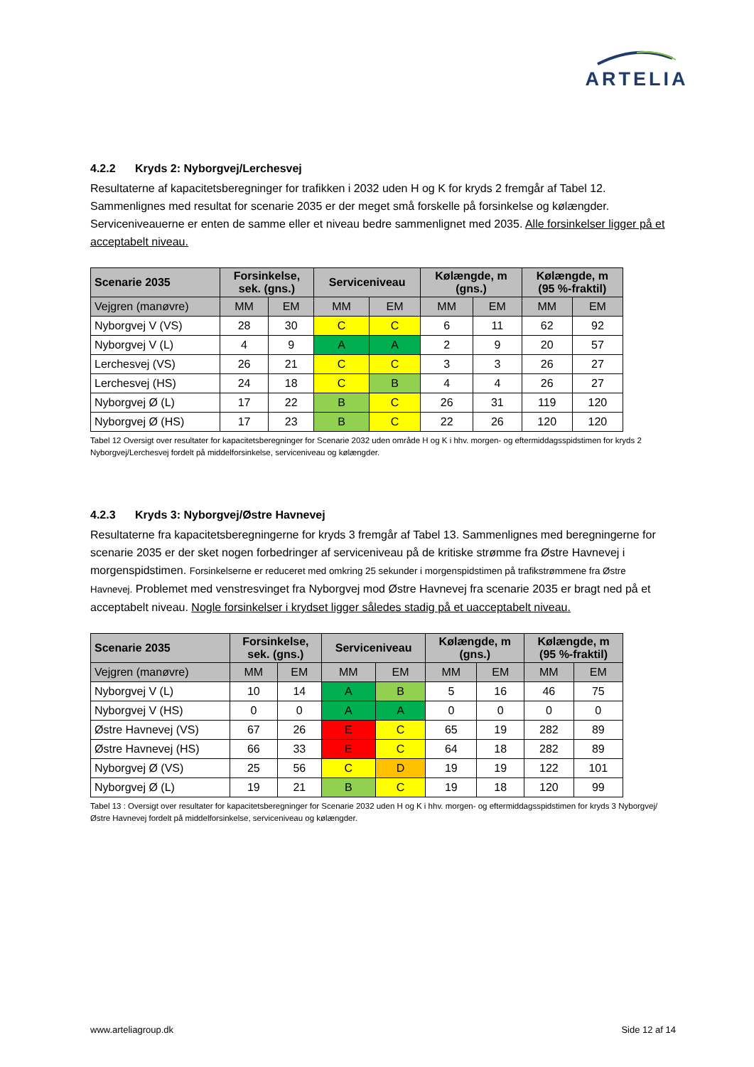ARTELIA
4.2.2 Kryds 2: Nyborgvej/Lerchesvej
Resultaterne af kapacitetsberegninger for trafikken i 2032 uden H og K for kryds 2 fremgår af Tabel 12. Sammenlignes med resultat for scenarie 2035 er der meget små forskelle på forsinkelse og kølængder. Serviceniveauerne er enten de samme eller et niveau bedre sammenlignet med 2035. Alle forsinkelser ligger på et acceptabelt niveau.
| Scenarie 2035 | Forsinkelse, sek. (gns.) | | Serviceniveau | | Kølængde, m (gns.) | | Kølængde, m (95 %-fraktil) | |
| --- | --- | --- | --- | --- | --- | --- | --- | --- |
| Vejgren (manøvre) | MM | EM | MM | EM | MM | EM | MM | EM |
| Nyborgvej V (VS) | 28 | 30 | C | C | 6 | 11 | 62 | 92 |
| Nyborgvej V (L) | 4 | 9 | A | A | 2 | 9 | 20 | 57 |
| Lerchesvej (VS) | 26 | 21 | C | C | 3 | 3 | 26 | 27 |
| Lerchesvej (HS) | 24 | 18 | C | B | 4 | 4 | 26 | 27 |
| Nyborgvej Ø (L) | 17 | 22 | B | C | 26 | 31 | 119 | 120 |
| Nyborgvej Ø (HS) | 17 | 23 | B | C | 22 | 26 | 120 | 120 |
Tabel 12 Oversigt over resultater for kapacitetsberegninger for Scenarie 2032 uden område H og K i hhv. morgen- og eftermiddagsspidstimen for kryds 2 Nyborgvej/Lerchesvej fordelt på middelforsinkelse, serviceniveau og kølængder.
4.2.3 Kryds 3: Nyborgvej/Østre Havnevej
Resultaterne fra kapacitetsberegningerne for kryds 3 fremgår af Tabel 13. Sammenlignes med beregningerne for scenarie 2035 er der sket nogen forbedringer af serviceniveau på de kritiske strømme fra Østre Havnevej i morgenspidstimen. Forsinkelserne er reduceret med omkring 25 sekunder i morgenspidstimen på trafikstrømmene fra Østre Havnevej. Problemet med venstresvinget fra Nyborgvej mod Østre Havnevej fra scenarie 2035 er bragt ned på et acceptabelt niveau. Nogle forsinkelser i krydset ligger således stadig på et uacceptabelt niveau.
| Scenarie 2035 | Forsinkelse, sek. (gns.) | | Serviceniveau | | Kølængde, m (gns.) | | Kølængde, m (95 %-fraktil) | |
| --- | --- | --- | --- | --- | --- | --- | --- | --- |
| Vejgren (manøvre) | MM | EM | MM | EM | MM | EM | MM | EM |
| Nyborgvej V (L) | 10 | 14 | A | B | 5 | 16 | 46 | 75 |
| Nyborgvej V (HS) | 0 | 0 | A | A | 0 | 0 | 0 | 0 |
| Østre Havnevej (VS) | 67 | 26 | E | C | 65 | 19 | 282 | 89 |
| Østre Havnevej (HS) | 66 | 33 | E | C | 64 | 18 | 282 | 89 |
| Nyborgvej Ø (VS) | 25 | 56 | C | D | 19 | 19 | 122 | 101 |
| Nyborgvej Ø (L) | 19 | 21 | B | C | 19 | 18 | 120 | 99 |
Tabel 13 : Oversigt over resultater for kapacitetsberegninger for Scenarie 2032 uden H og K i hhv. morgen- og eftermiddagsspidstimen for kryds 3 Nyborgvej/Østre Havnevej fordelt på middelforsinkelse, serviceniveau og kølængder.
www.arteliagroup.dk Side 12 af 14